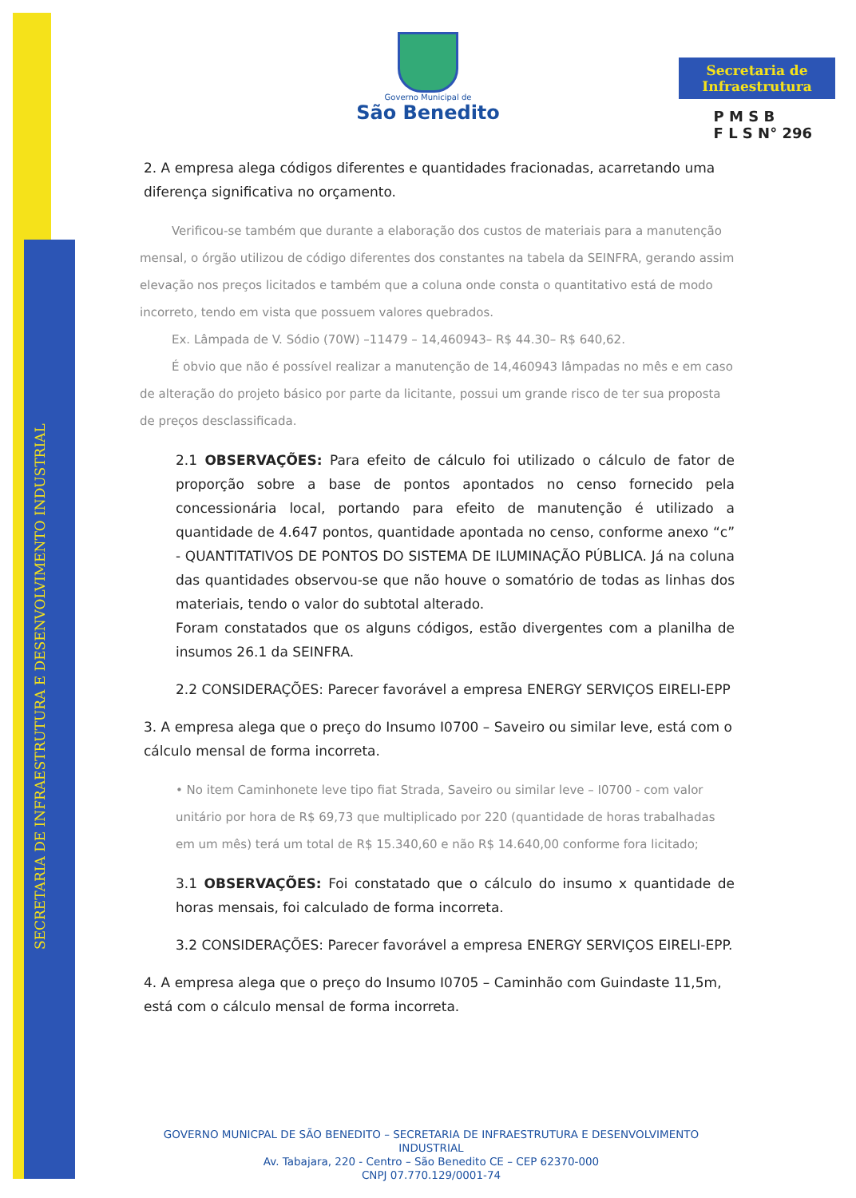SECRETARIA DE INFRAESTRUTURA E DESENVOLVIMENTO INDUSTRIAL
Secretaria de Infraestrutura
P M S B
F L S N° 296
Governo Municipal de
São Benedito
2. A empresa alega códigos diferentes e quantidades fracionadas, acarretando uma diferença significativa no orçamento.
Verificou-se também que durante a elaboração dos custos de materiais para a manutenção mensal, o órgão utilizou de código diferentes dos constantes na tabela da SEINFRA, gerando assim elevação nos preços licitados e também que a coluna onde consta o quantitativo está de modo incorreto, tendo em vista que possuem valores quebrados.
Ex. Lâmpada de V. Sódio (70W) –11479 – 14,460943– R$ 44.30– R$ 640,62.
É obvio que não é possível realizar a manutenção de 14,460943 lâmpadas no mês e em caso de alteração do projeto básico por parte da licitante, possui um grande risco de ter sua proposta de preços desclassificada.
2.1 OBSERVAÇÕES: Para efeito de cálculo foi utilizado o cálculo de fator de proporção sobre a base de pontos apontados no censo fornecido pela concessionária local, portando para efeito de manutenção é utilizado a quantidade de 4.647 pontos, quantidade apontada no censo, conforme anexo “c” - QUANTITATIVOS DE PONTOS DO SISTEMA DE ILUMINAÇÃO PÚBLICA. Já na coluna das quantidades observou-se que não houve o somatório de todas as linhas dos materiais, tendo o valor do subtotal alterado.
Foram constatados que os alguns códigos, estão divergentes com a planilha de insumos 26.1 da SEINFRA.
2.2 CONSIDERAÇÕES: Parecer favorável a empresa ENERGY SERVIÇOS EIRELI-EPP
3. A empresa alega que o preço do Insumo I0700 – Saveiro ou similar leve, está com o cálculo mensal de forma incorreta.
• No item Caminhonete leve tipo fiat Strada, Saveiro ou similar leve – I0700 - com valor unitário por hora de R$ 69,73 que multiplicado por 220 (quantidade de horas trabalhadas em um mês) terá um total de R$ 15.340,60 e não R$ 14.640,00 conforme fora licitado;
3.1 OBSERVAÇÕES: Foi constatado que o cálculo do insumo x quantidade de horas mensais, foi calculado de forma incorreta.
3.2 CONSIDERAÇÕES: Parecer favorável a empresa ENERGY SERVIÇOS EIRELI-EPP.
4. A empresa alega que o preço do Insumo I0705 – Caminhão com Guindaste 11,5m, está com o cálculo mensal de forma incorreta.
GOVERNO MUNICPAL DE SÃO BENEDITO – SECRETARIA DE INFRAESTRUTURA E DESENVOLVIMENTO INDUSTRIAL
Av. Tabajara, 220 - Centro – São Benedito CE – CEP 62370-000
CNPJ 07.770.129/0001-74